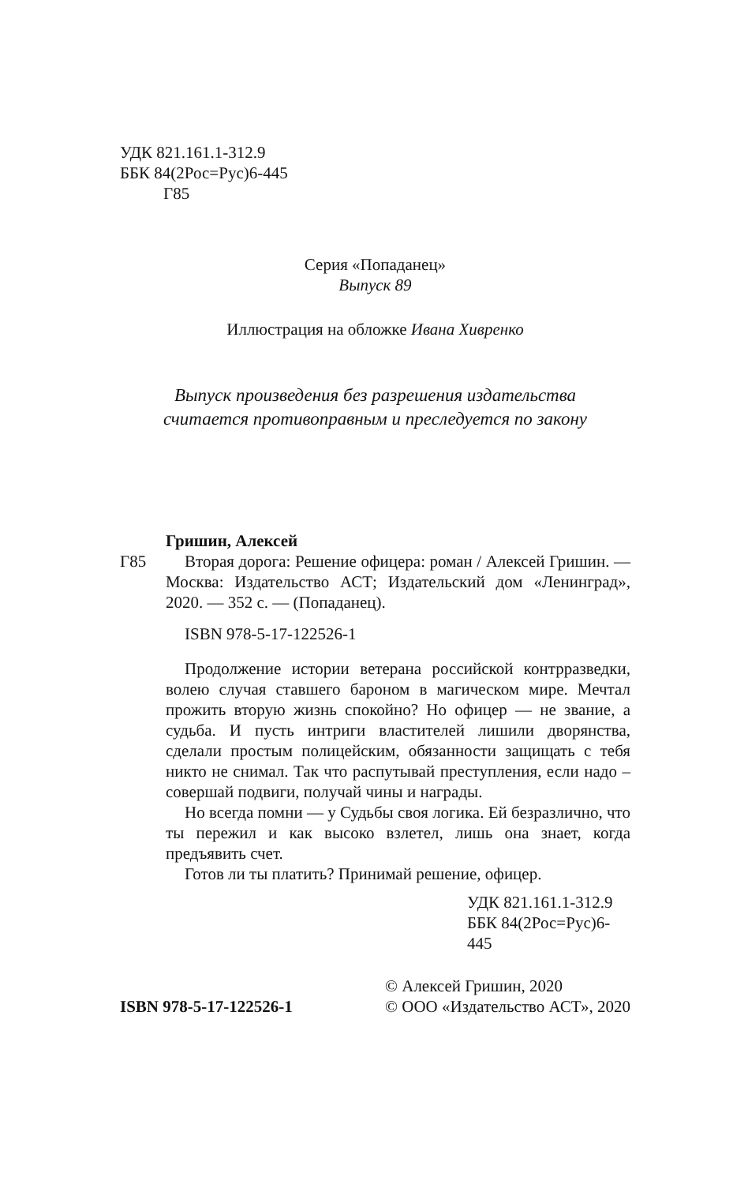УДК 821.161.1-312.9
ББК 84(2Рос=Рус)6-445
Г85
Серия «Попаданец»
Выпуск 89
Иллюстрация на обложке Ивана Хивренко
Выпуск произведения без разрешения издательства
считается противоправным и преследуется по закону
Гришин, Алексей
Г85 Вторая дорога: Решение офицера: роман / Алексей Гришин. — Москва: Издательство АСТ; Издательский дом «Ленинград», 2020. — 352 с. — (Попаданец).
ISBN 978-5-17-122526-1
Продолжение истории ветерана российской контрразведки, волею случая ставшего бароном в магическом мире. Мечтал прожить вторую жизнь спокойно? Но офицер — не звание, а судьба. И пусть интриги властителей лишили дворянства, сделали простым полицейским, обязанности защищать с тебя никто не снимал. Так что распутывай преступления, если надо – совершай подвиги, получай чины и награды.
Но всегда помни — у Судьбы своя логика. Ей безразлично, что ты пережил и как высоко взлетел, лишь она знает, когда предъявить счет.
Готов ли ты платить? Принимай решение, офицер.
УДК 821.161.1-312.9
ББК 84(2Рос=Рус)6-445
ISBN 978-5-17-122526-1
© Алексей Гришин, 2020
© ООО «Издательство АСТ», 2020